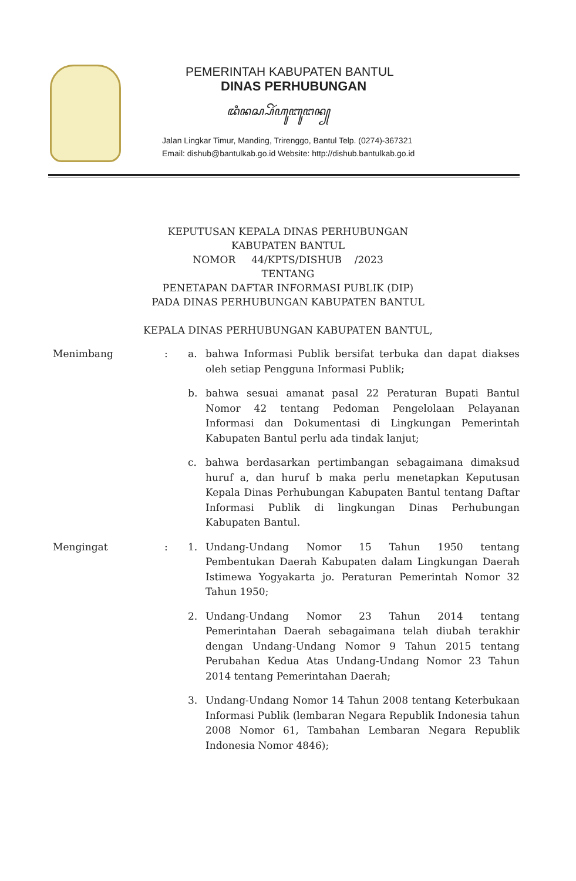PEMERINTAH KABUPATEN BANTUL
DINAS PERHUBUNGAN
ꦢꦶꦤꦱ꧀ꦥꦼꦂꦲꦸꦧꦸꦔꦤ꧀
Jalan Lingkar Timur, Manding, Trirenggo, Bantul Telp. (0274)-367321
Email: dishub@bantulkab.go.id Website: http://dishub.bantulkab.go.id
KEPUTUSAN KEPALA DINAS PERHUBUNGAN
KABUPATEN BANTUL
NOMOR 44/KPTS/DISHUB /2023
TENTANG
PENETAPAN DAFTAR INFORMASI PUBLIK (DIP)
PADA DINAS PERHUBUNGAN KABUPATEN BANTUL
KEPALA DINAS PERHUBUNGAN KABUPATEN BANTUL,
Menimbang : a. bahwa Informasi Publik bersifat terbuka dan dapat diakses oleh setiap Pengguna Informasi Publik;
b. bahwa sesuai amanat pasal 22 Peraturan Bupati Bantul Nomor 42 tentang Pedoman Pengelolaan Pelayanan Informasi dan Dokumentasi di Lingkungan Pemerintah Kabupaten Bantul perlu ada tindak lanjut;
c. bahwa berdasarkan pertimbangan sebagaimana dimaksud huruf a, dan huruf b maka perlu menetapkan Keputusan Kepala Dinas Perhubungan Kabupaten Bantul tentang Daftar Informasi Publik di lingkungan Dinas Perhubungan Kabupaten Bantul.
Mengingat : 1. Undang-Undang Nomor 15 Tahun 1950 tentang Pembentukan Daerah Kabupaten dalam Lingkungan Daerah Istimewa Yogyakarta jo. Peraturan Pemerintah Nomor 32 Tahun 1950;
2. Undang-Undang Nomor 23 Tahun 2014 tentang Pemerintahan Daerah sebagaimana telah diubah terakhir dengan Undang-Undang Nomor 9 Tahun 2015 tentang Perubahan Kedua Atas Undang-Undang Nomor 23 Tahun 2014 tentang Pemerintahan Daerah;
3. Undang-Undang Nomor 14 Tahun 2008 tentang Keterbukaan Informasi Publik (lembaran Negara Republik Indonesia tahun 2008 Nomor 61, Tambahan Lembaran Negara Republik Indonesia Nomor 4846);